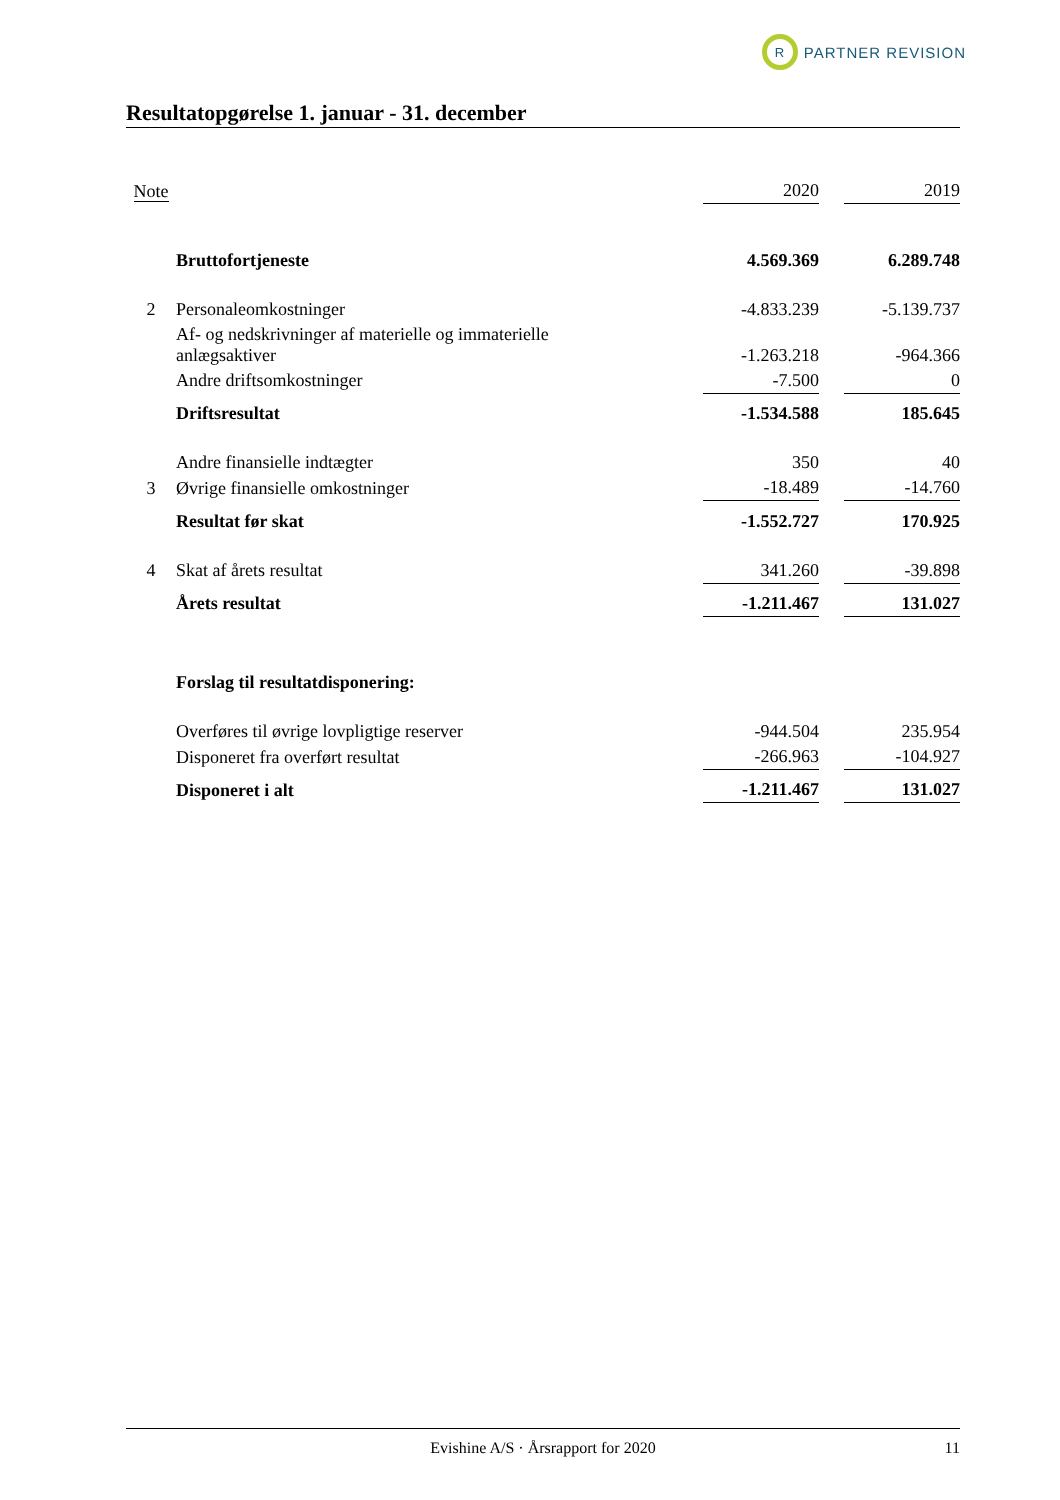R
PARTNER REVISION
Resultatopgørelse 1. januar - 31. december
| Note | | 2020 | | 2019 |
| | Bruttofortjeneste | 4.569.369 | | 6.289.748 |
| 2 | Personaleomkostninger | -4.833.239 | | -5.139.737 |
| | Af- og nedskrivninger af materielle og immaterielle anlægsaktiver | -1.263.218 | | -964.366 |
| | Andre driftsomkostninger | -7.500 | | 0 |
| | Driftsresultat | -1.534.588 | | 185.645 |
| | Andre finansielle indtægter | 350 | | 40 |
| 3 | Øvrige finansielle omkostninger | -18.489 | | -14.760 |
| | Resultat før skat | -1.552.727 | | 170.925 |
| 4 | Skat af årets resultat | 341.260 | | -39.898 |
| | Årets resultat | -1.211.467 | | 131.027 |
| | Forslag til resultatdisponering: | | | |
| | Overføres til øvrige lovpligtige reserver | -944.504 | | 235.954 |
| | Disponeret fra overført resultat | -266.963 | | -104.927 |
| | Disponeret i alt | -1.211.467 | | 131.027 |
Evishine A/S · Årsrapport for 2020 11